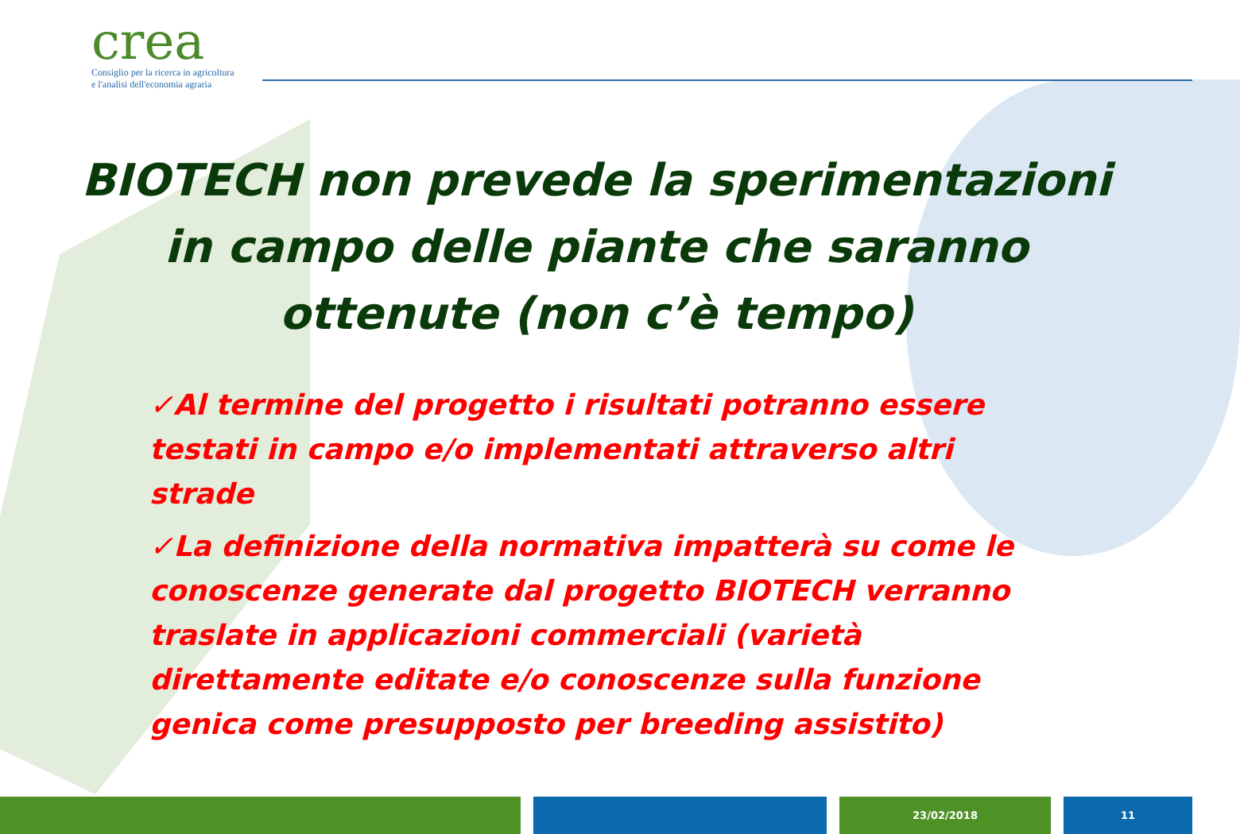crea
Consiglio per la ricerca in agricoltura
e l'analisi dell'economia agraria
BIOTECH non prevede la sperimentazioni in campo delle piante che saranno ottenute (non c’è tempo)
✓Al termine del progetto i risultati potranno essere testati in campo e/o implementati attraverso altri strade
✓La definizione della normativa impatterà su come le conoscenze generate dal progetto BIOTECH verranno traslate in applicazioni commerciali (varietà direttamente editate e/o conoscenze sulla funzione genica come presupposto per breeding assistito)
23/02/2018 11